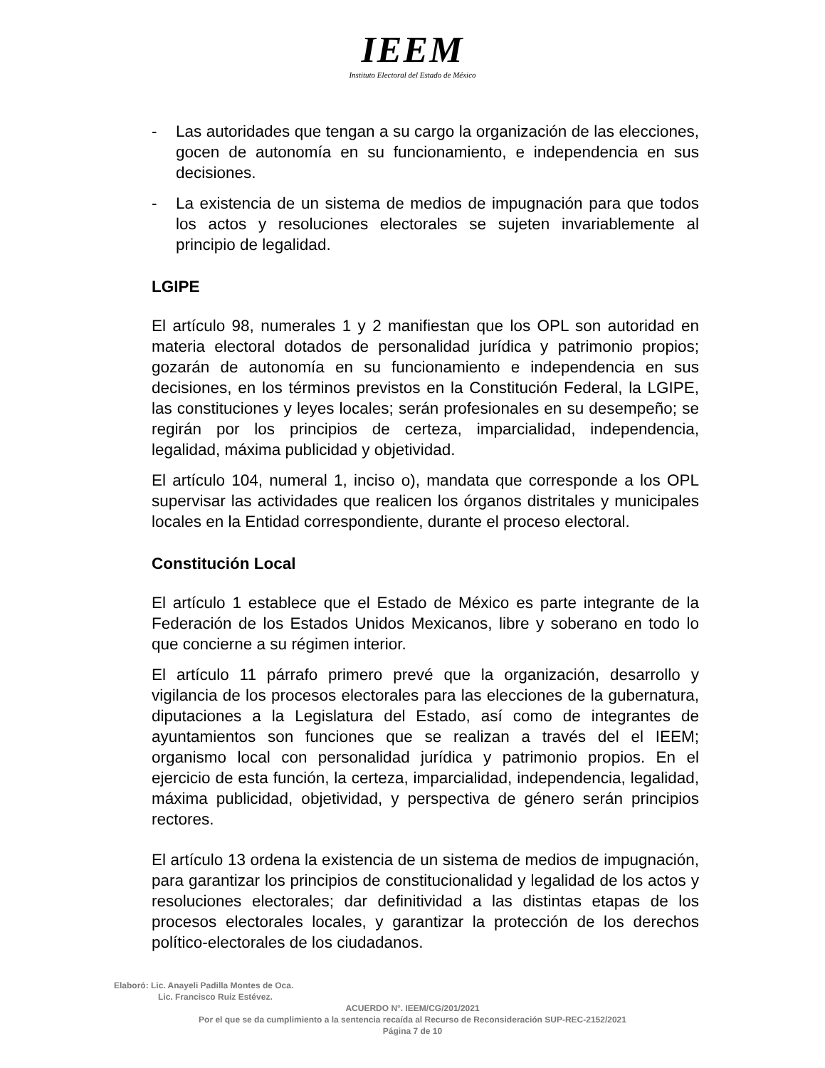IEEM
Instituto Electoral del Estado de México
- Las autoridades que tengan a su cargo la organización de las elecciones, gocen de autonomía en su funcionamiento, e independencia en sus decisiones.
- La existencia de un sistema de medios de impugnación para que todos los actos y resoluciones electorales se sujeten invariablemente al principio de legalidad.
LGIPE
El artículo 98, numerales 1 y 2 manifiestan que los OPL son autoridad en materia electoral dotados de personalidad jurídica y patrimonio propios; gozarán de autonomía en su funcionamiento e independencia en sus decisiones, en los términos previstos en la Constitución Federal, la LGIPE, las constituciones y leyes locales; serán profesionales en su desempeño; se regirán por los principios de certeza, imparcialidad, independencia, legalidad, máxima publicidad y objetividad.
El artículo 104, numeral 1, inciso o), mandata que corresponde a los OPL supervisar las actividades que realicen los órganos distritales y municipales locales en la Entidad correspondiente, durante el proceso electoral.
Constitución Local
El artículo 1 establece que el Estado de México es parte integrante de la Federación de los Estados Unidos Mexicanos, libre y soberano en todo lo que concierne a su régimen interior.
El artículo 11 párrafo primero prevé que la organización, desarrollo y vigilancia de los procesos electorales para las elecciones de la gubernatura, diputaciones a la Legislatura del Estado, así como de integrantes de ayuntamientos son funciones que se realizan a través del el IEEM; organismo local con personalidad jurídica y patrimonio propios. En el ejercicio de esta función, la certeza, imparcialidad, independencia, legalidad, máxima publicidad, objetividad, y perspectiva de género serán principios rectores.
El artículo 13 ordena la existencia de un sistema de medios de impugnación, para garantizar los principios de constitucionalidad y legalidad de los actos y resoluciones electorales; dar definitividad a las distintas etapas de los procesos electorales locales, y garantizar la protección de los derechos político-electorales de los ciudadanos.
Elaboró: Lic. Anayeli Padilla Montes de Oca.
Lic. Francisco Ruiz Estévez.
ACUERDO N°. IEEM/CG/201/2021
Por el que se da cumplimiento a la sentencia recaída al Recurso de Reconsideración SUP-REC-2152/2021
Página 7 de 10